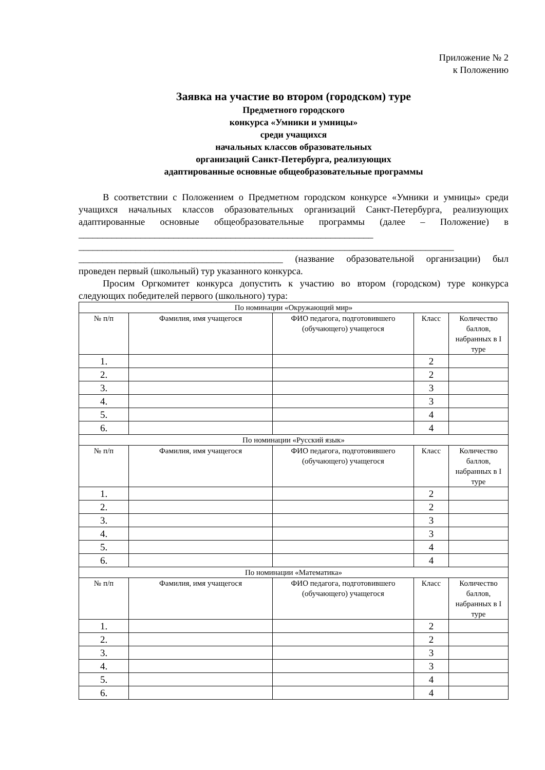Приложение № 2
к Положению
Заявка на участие во втором (городском) туре
Предметного городского
конкурса «Умники и умницы»
среди учащихся
начальных классов образовательных
организаций Санкт-Петербурга, реализующих
адаптированные основные общеобразовательные программы
В соответствии с Положением о Предметном городском конкурсе «Умники и умницы» среди учащихся начальных классов образовательных организаций Санкт-Петербурга, реализующих адаптированные основные общеобразовательные программы (далее – Положение) в ______________________________________________________________
_______________________________________________________________________________
___________________________________________ (название образовательной организации) был проведен первый (школьный) тур указанного конкурса.
Просим Оргкомитет конкурса допустить к участию во втором (городском) туре конкурса следующих победителей первого (школьного) тура:
| По номинации «Окружающий мир» | | | | |
| № п/п | Фамилия, имя учащегося | ФИО педагога, подготовившего (обучающего) учащегося | Класс | Количество баллов, набранных в I туре |
| 1. | | | 2 | |
| 2. | | | 2 | |
| 3. | | | 3 | |
| 4. | | | 3 | |
| 5. | | | 4 | |
| 6. | | | 4 | |
| По номинации «Русский язык» | | | | |
| № п/п | Фамилия, имя учащегося | ФИО педагога, подготовившего (обучающего) учащегося | Класс | Количество баллов, набранных в I туре |
| 1. | | | 2 | |
| 2. | | | 2 | |
| 3. | | | 3 | |
| 4. | | | 3 | |
| 5. | | | 4 | |
| 6. | | | 4 | |
| По номинации «Математика» | | | | |
| № п/п | Фамилия, имя учащегося | ФИО педагога, подготовившего (обучающего) учащегося | Класс | Количество баллов, набранных в I туре |
| 1. | | | 2 | |
| 2. | | | 2 | |
| 3. | | | 3 | |
| 4. | | | 3 | |
| 5. | | | 4 | |
| 6. | | | 4 | |